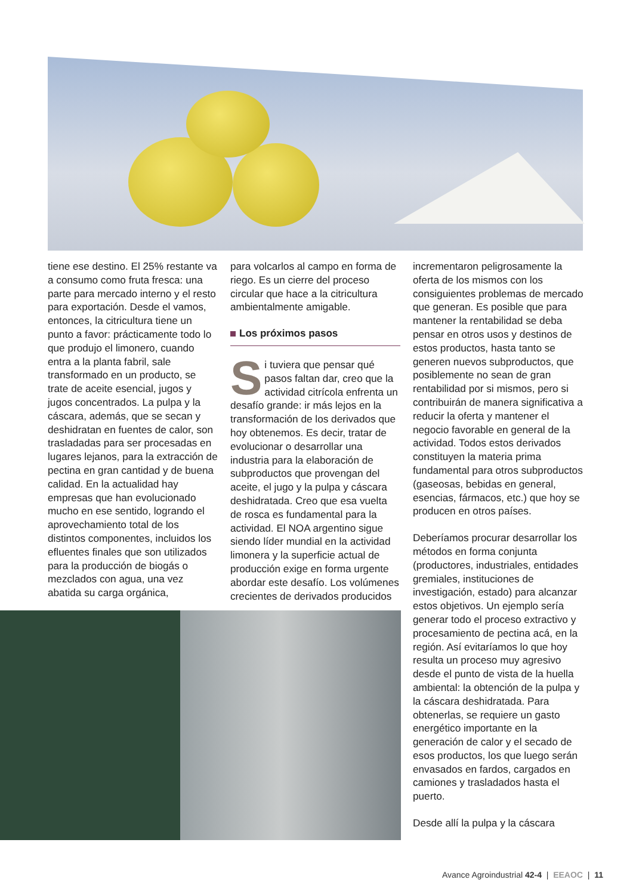tiene ese destino. El 25% restante va a consumo como fruta fresca: una parte para mercado interno y el resto para exportación. Desde el vamos, entonces, la citricultura tiene un punto a favor: prácticamente todo lo que produjo el limonero, cuando entra a la planta fabril, sale transformado en un producto, se trate de aceite esencial, jugos y jugos concentrados. La pulpa y la cáscara, además, que se secan y deshidratan en fuentes de calor, son trasladadas para ser procesadas en lugares lejanos, para la extracción de pectina en gran cantidad y de buena calidad. En la actualidad hay empresas que han evolucionado mucho en ese sentido, logrando el aprovechamiento total de los distintos componentes, incluidos los efluentes finales que son utilizados para la producción de biogás o mezclados con agua, una vez abatida su carga orgánica,
para volcarlos al campo en forma de riego. Es un cierre del proceso circular que hace a la citricultura ambientalmente amigable.
Los próximos pasos
Si tuviera que pensar qué pasos faltan dar, creo que la actividad citrícola enfrenta un desafío grande: ir más lejos en la transformación de los derivados que hoy obtenemos. Es decir, tratar de evolucionar o desarrollar una industria para la elaboración de subproductos que provengan del aceite, el jugo y la pulpa y cáscara deshidratada. Creo que esa vuelta de rosca es fundamental para la actividad. El NOA argentino sigue siendo líder mundial en la actividad limonera y la superficie actual de producción exige en forma urgente abordar este desafío. Los volúmenes crecientes de derivados producidos
incrementaron peligrosamente la oferta de los mismos con los consiguientes problemas de mercado que generan. Es posible que para mantener la rentabilidad se deba pensar en otros usos y destinos de estos productos, hasta tanto se generen nuevos subproductos, que posiblemente no sean de gran rentabilidad por si mismos, pero si contribuirán de manera significativa a reducir la oferta y mantener el negocio favorable en general de la actividad. Todos estos derivados constituyen la materia prima fundamental para otros subproductos (gaseosas, bebidas en general, esencias, fármacos, etc.) que hoy se producen en otros países.
Deberíamos procurar desarrollar los métodos en forma conjunta (productores, industriales, entidades gremiales, instituciones de investigación, estado) para alcanzar estos objetivos. Un ejemplo sería generar todo el proceso extractivo y procesamiento de pectina acá, en la región. Así evitaríamos lo que hoy resulta un proceso muy agresivo desde el punto de vista de la huella ambiental: la obtención de la pulpa y la cáscara deshidratada. Para obtenerlas, se requiere un gasto energético importante en la generación de calor y el secado de esos productos, los que luego serán envasados en fardos, cargados en camiones y trasladados hasta el puerto.
Desde allí la pulpa y la cáscara
Avance Agroindustrial 42-4 | EEAOC | 11